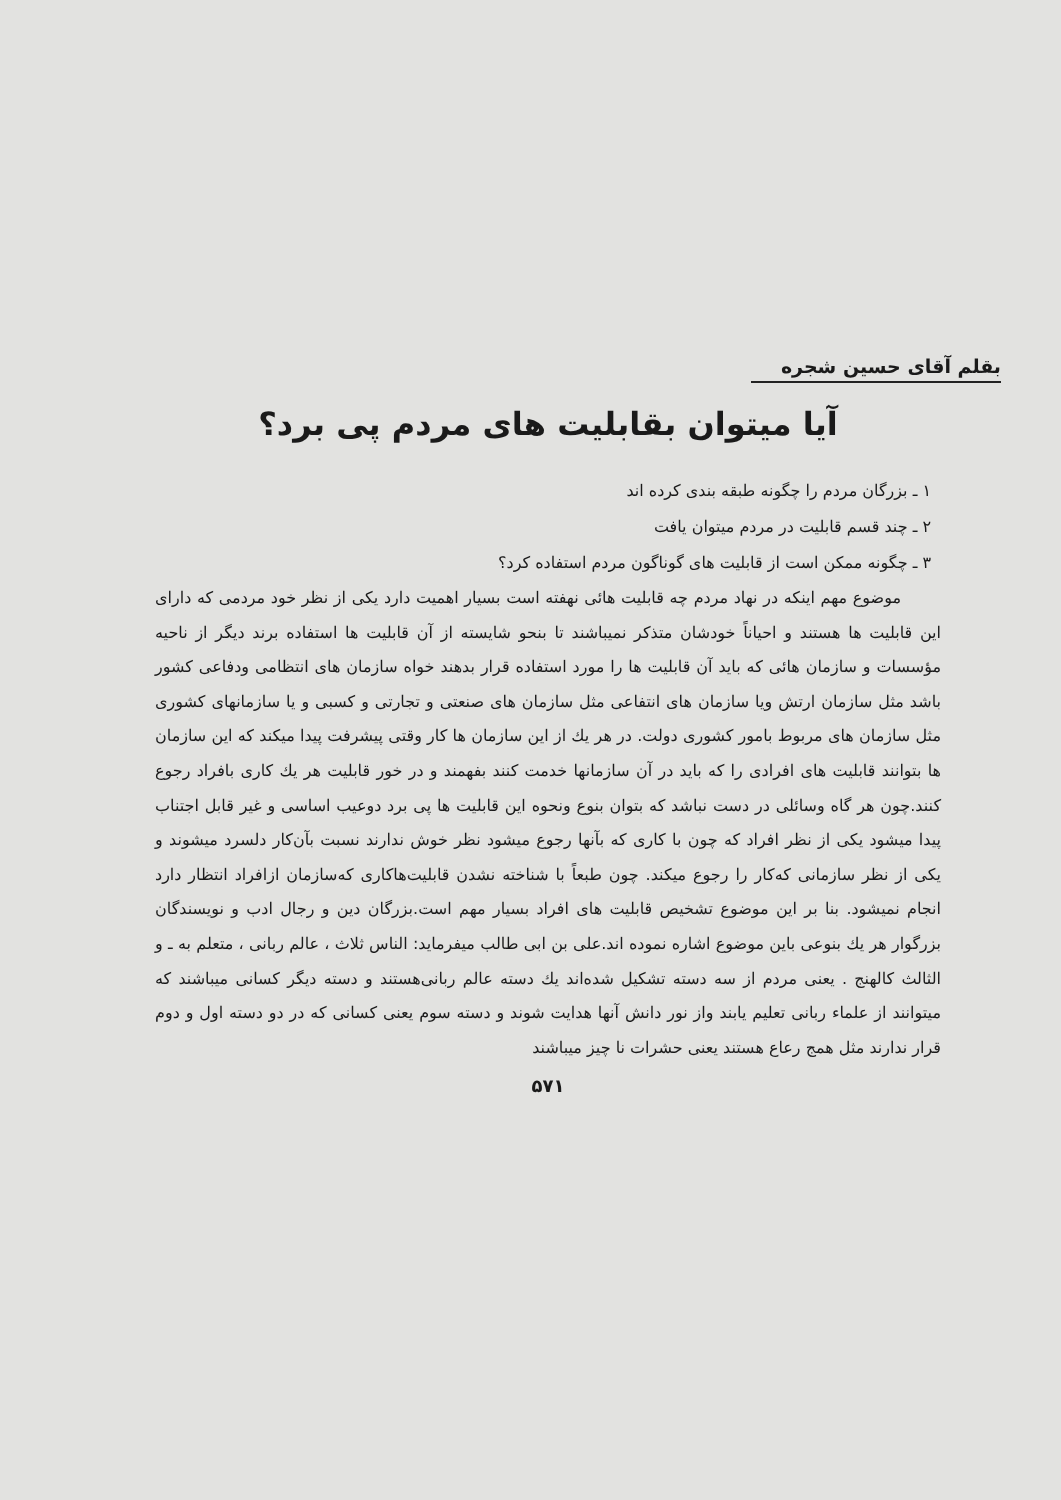بقلم آقای حسین شجره
آیا میتوان بقابلیت های مردم پی برد؟
۱ ـ بزرگان مردم را چگونه طبقه بندی کرده اند
۲ ـ چند قسم قابلیت در مردم میتوان یافت
۳ ـ چگونه ممکن است از قابلیت های گوناگون مردم استفاده کرد؟
موضوع مهم اینکه در نهاد مردم چه قابلیت هائی نهفته است بسیار اهمیت دارد یکی از نظر خود مردمی که دارای این قابلیت ها هستند و احیاناً خودشان متذکر نمیباشند تا بنحو شایسته از آن قابلیت ها استفاده برند دیگر از ناحیه مؤسسات و سازمان هائی که باید آن قابلیت ها را مورد استفاده قرار بدهند خواه سازمان های انتظامی ودفاعی کشور باشد مثل سازمان ارتش ویا سازمان های انتفاعی مثل سازمان های صنعتی و تجارتی و کسبی و یا سازمانهای کشوری مثل سازمان های مربوط بامور کشوری دولت. در هر یك از این سازمان ها کار وقتی پیشرفت پیدا میکند که این سازمان ها بتوانند قابلیت های افرادی را که باید در آن سازمانها خدمت کنند بفهمند و در خور قابلیت هر یك کاری بافراد رجوع کنند.چون هر گاه وسائلی در دست نباشد که بتوان بنوع ونحوه این قابلیت ها پی برد دوعیب اساسی و غیر قابل اجتناب پیدا میشود یکی از نظر افراد که چون با کاری که بآنها رجوع میشود نظر خوش ندارند نسبت بآن‌کار دلسرد میشوند و یکی از نظر سازمانی که‌کار را رجوع میکند. چون طبعاً با شناخته نشدن قابلیت‌هاکاری که‌سازمان ازافراد انتظار دارد انجام نمیشود. بنا بر این موضوع تشخیص قابلیت های افراد بسیار مهم است.بزرگان دین و رجال ادب و نویسندگان بزرگوار هر یك بنوعی باین موضوع اشاره نموده اند.علی بن ابی طالب میفرماید: الناس ثلاث ، عالم ربانی ، متعلم به ـ و الثالث کالهنج . یعنی مردم از سه دسته تشکیل شده‌اند یك دسته عالم ربانی‌هستند و دسته دیگر کسانی میباشند که میتوانند از علماء ربانی تعلیم یابند واز نور دانش آنها هدایت شوند و دسته سوم یعنی کسانی که در دو دسته اول و دوم قرار ندارند مثل همج رعاع هستند یعنی حشرات نا چیز میباشند
۵۷۱